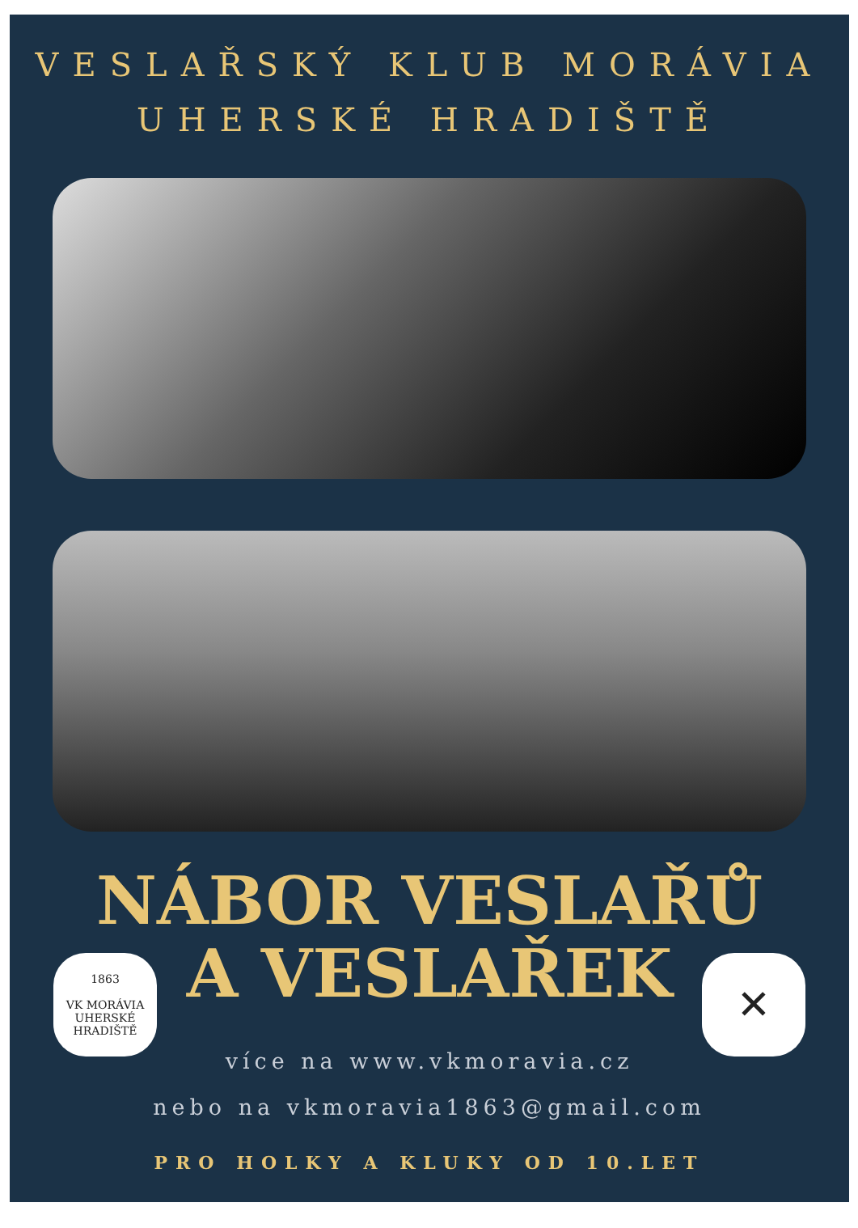VESLAŘSKÝ KLUB MORÁVIA
UHERSKÉ HRADIŠTĚ
NÁBOR VESLAŘŮ
A VESLAŘEK
1863
VK MORÁVIA
UHERSKÉ HRADIŠTĚ
✕
více na www.vkmoravia.cz
nebo na vkmoravia1863@gmail.com
PRO HOLKY A KLUKY OD 10.LET